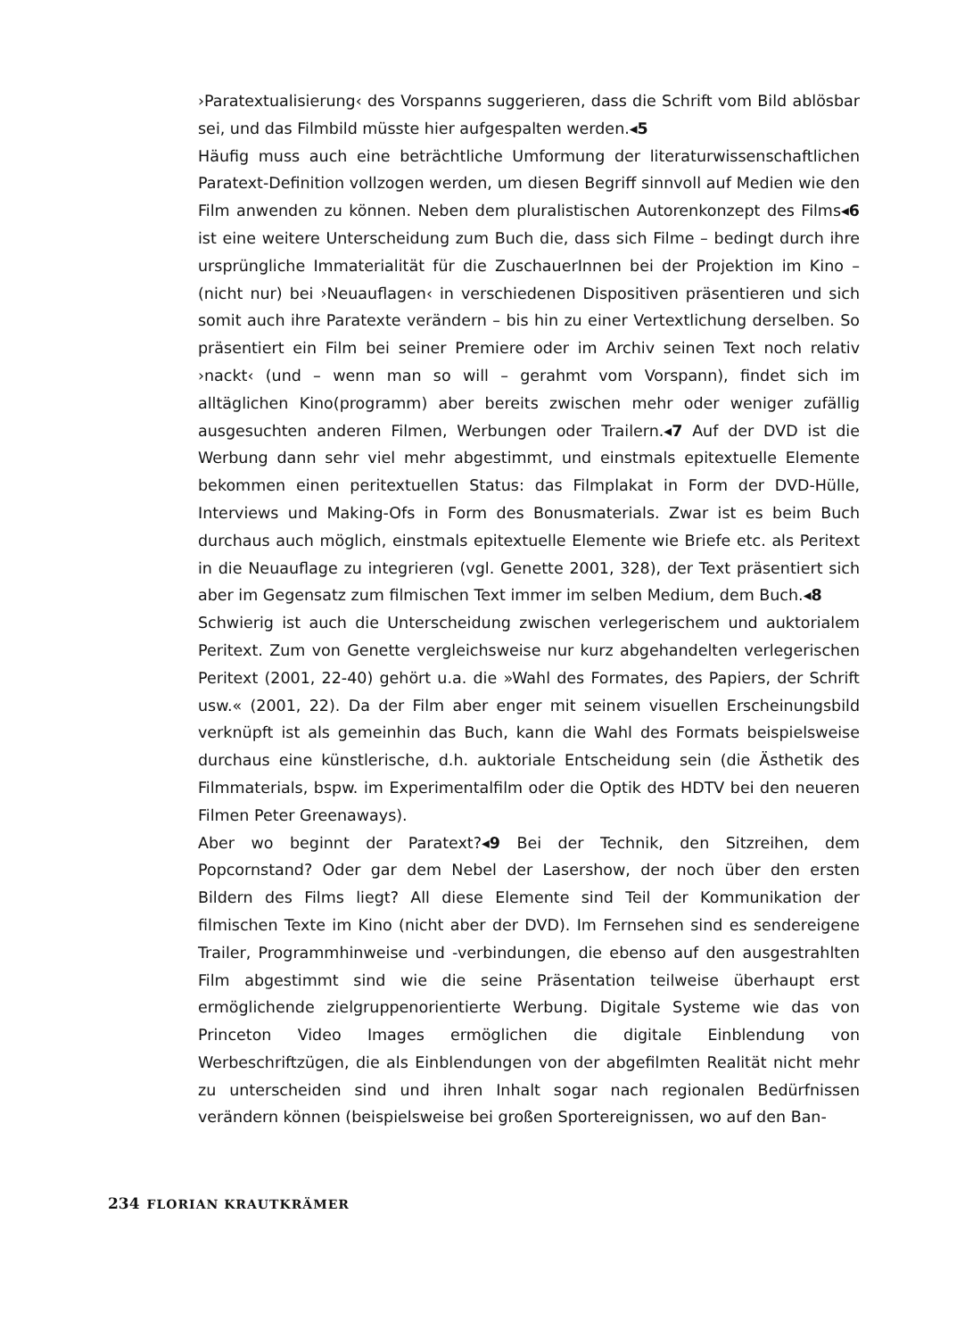›Paratextualisierung‹ des Vorspanns suggerieren, dass die Schrift vom Bild ablösbar sei, und das Filmbild müsste hier aufgespalten werden.◂5
Häufig muss auch eine beträchtliche Umformung der literaturwissenschaftlichen Paratext-Definition vollzogen werden, um diesen Begriff sinnvoll auf Medien wie den Film anwenden zu können. Neben dem pluralistischen Autorenkonzept des Films◂6 ist eine weitere Unterscheidung zum Buch die, dass sich Filme – bedingt durch ihre ursprüngliche Immaterialität für die ZuschauerInnen bei der Projektion im Kino – (nicht nur) bei ›Neuauflagen‹ in verschiedenen Dispositiven präsentieren und sich somit auch ihre Paratexte verändern – bis hin zu einer Vertextlichung derselben. So präsentiert ein Film bei seiner Premiere oder im Archiv seinen Text noch relativ ›nackt‹ (und – wenn man so will – gerahmt vom Vorspann), findet sich im alltäglichen Kino(programm) aber bereits zwischen mehr oder weniger zufällig ausgesuchten anderen Filmen, Werbungen oder Trailern.◂7 Auf der DVD ist die Werbung dann sehr viel mehr abgestimmt, und einstmals epitextuelle Elemente bekommen einen peritextuellen Status: das Filmplakat in Form der DVD-Hülle, Interviews und Making-Ofs in Form des Bonusmaterials. Zwar ist es beim Buch durchaus auch möglich, einstmals epitextuelle Elemente wie Briefe etc. als Peritext in die Neuauflage zu integrieren (vgl. Genette 2001, 328), der Text präsentiert sich aber im Gegensatz zum filmischen Text immer im selben Medium, dem Buch.◂8
Schwierig ist auch die Unterscheidung zwischen verlegerischem und auktorialem Peritext. Zum von Genette vergleichsweise nur kurz abgehandelten verlegerischen Peritext (2001, 22-40) gehört u.a. die »Wahl des Formates, des Papiers, der Schrift usw.« (2001, 22). Da der Film aber enger mit seinem visuellen Erscheinungsbild verknüpft ist als gemeinhin das Buch, kann die Wahl des Formats beispielsweise durchaus eine künstlerische, d.h. auktoriale Entscheidung sein (die Ästhetik des Filmmaterials, bspw. im Experimentalfilm oder die Optik des HDTV bei den neueren Filmen Peter Greenaways).
Aber wo beginnt der Paratext?◂9 Bei der Technik, den Sitzreihen, dem Popcornstand? Oder gar dem Nebel der Lasershow, der noch über den ersten Bildern des Films liegt? All diese Elemente sind Teil der Kommunikation der filmischen Texte im Kino (nicht aber der DVD). Im Fernsehen sind es sendereigene Trailer, Programmhinweise und -verbindungen, die ebenso auf den ausgestrahlten Film abgestimmt sind wie die seine Präsentation teilweise überhaupt erst ermöglichende zielgruppenorientierte Werbung. Digitale Systeme wie das von Princeton Video Images ermöglichen die digitale Einblendung von Werbeschriftzügen, die als Einblendungen von der abgefilmten Realität nicht mehr zu unterscheiden sind und ihren Inhalt sogar nach regionalen Bedürfnissen verändern können (beispielsweise bei großen Sportereignissen, wo auf den Ban-
234 FLORIAN KRAUTKRÄMER